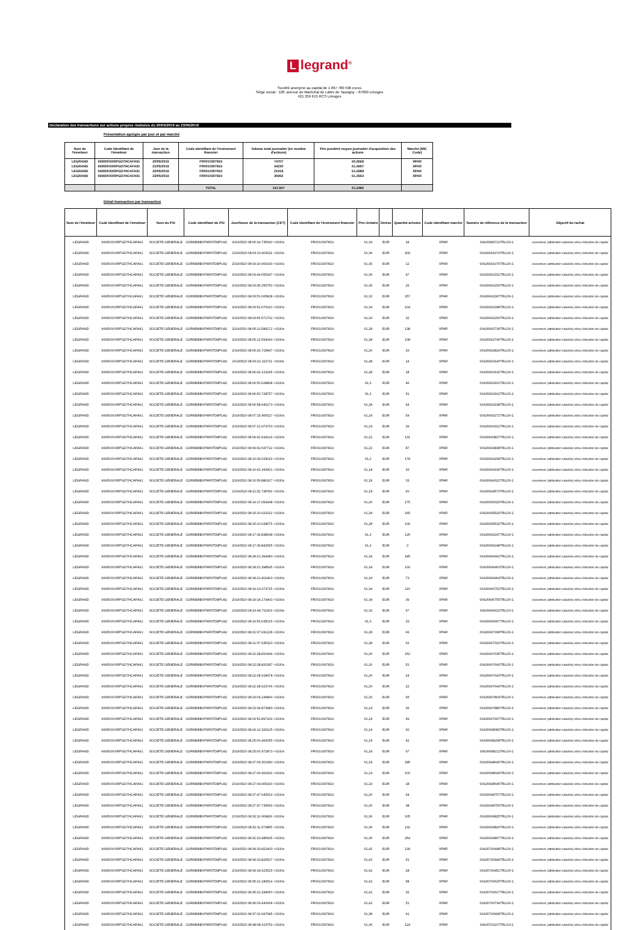Llegrand<sup>®</sup>
Société anonyme au capital de 1 067 780 596 euros
Siège social : 128, avenue du Maréchal de Lattre de Tassigny – 87000 Limoges
421 259 615 RCS Limoges
Déclaration des transactions sur actions propres réalisées du 20/05/2019 au 23/05/2019
Présentation agrégée par jour et par marché
| Nom de l'émetteur | Code Identifiant de l'émetteur | Jour de la transaction | Code identifiant de l'instrument financier | Volume total journalier (en nombre d'actions) | Prix pondéré moyen journalier d'acquisition des actions | Marché (MIC Code) |
| --- | --- | --- | --- | --- | --- | --- |
| LEGRAND | 969500XXRPGD7HCAFA91 | 20/05/2019 | FR0010307819 | 74707 | 60,9568 | XPAR |
| LEGRAND | 969500XXRPGD7HCAFA91 | 21/05/2019 | FR0010307819 | 34230 | 61,4997 | XPAR |
| LEGRAND | 969500XXRPGD7HCAFA91 | 22/05/2019 | FR0010307819 | 21918 | 61,6988 | XPAR |
| LEGRAND | 969500XXRPGD7HCAFA91 | 23/05/2019 | FR0010307819 | 30992 | 61,3563 | XPAR |
| | | | TOTAL | 161 847 | 61,2486 | |
Détail transaction par transaction
| Nom de l'émetteur | Code Identifiant de l'émetteur | Nom du PSI | Code identifiant du PSI | Jour/heure de la transaction (CET) | Code identifiant de l'instrument financier | Prix Unitaire | Devise | Quantité achetée | Code identifiant marché | Numéro de référence de la transaction | Objectif du rachat |
| --- | --- | --- | --- | --- | --- | --- | --- | --- | --- | --- | --- |
| LEGRAND | 969500XXRPGD7HCAFA91 | SOCIETE GENERALE | O2RNE8IBXP4R0TD8PU42 | 20190520 08:00:14.735090 +0100s | FR0010307819 | 61,34 | EUR | 34 | XPAR | 00426689711TRLO0-1 | couverture (attribution salariée) et/ou réduction de capital |
| LEGRAND | 969500XXRPGD7HCAFA91 | SOCIETE GENERALE | O2RNE8IBXP4R0TD8PU42 | 20190520 08:03:10.904911 +0100s | FR0010307819 | 61,36 | EUR | 309 | XPAR | 00426691974TRLO0-1 | couverture (attribution salariée) et/ou réduction de capital |
| LEGRAND | 969500XXRPGD7HCAFA91 | SOCIETE GENERALE | O2RNE8IBXP4R0TD8PU42 | 20190520 08:03:10.909329 +0100s | FR0010307819 | 61,36 | EUR | 12 | XPAR | 00426691976TRLO0-1 | couverture (attribution salariée) et/ou réduction de capital |
| LEGRAND | 969500XXRPGD7HCAFA91 | SOCIETE GENERALE | O2RNE8IBXP4R0TD8PU42 | 20190520 08:03:44.655347 +0100s | FR0010307819 | 61,36 | EUR | 47 | XPAR | 00426692151TRLO0-1 | couverture (attribution salariée) et/ou réduction de capital |
| LEGRAND | 969500XXRPGD7HCAFA91 | SOCIETE GENERALE | O2RNE8IBXP4R0TD8PU42 | 20190520 08:03:45.256750 +0100s | FR0010307819 | 61,36 | EUR | 26 | XPAR | 00426692156TRLO0-1 | couverture (attribution salariée) et/ou réduction de capital |
| LEGRAND | 969500XXRPGD7HCAFA91 | SOCIETE GENERALE | O2RNE8IBXP4R0TD8PU42 | 20190520 08:03:51.665828 +0100s | FR0010307819 | 61,32 | EUR | 157 | XPAR | 00426692187TRLO0-1 | couverture (attribution salariée) et/ou réduction de capital |
| LEGRAND | 969500XXRPGD7HCAFA91 | SOCIETE GENERALE | O2RNE8IBXP4R0TD8PU42 | 20190520 08:03:51.670020 +0100s | FR0010307819 | 61,34 | EUR | 104 | XPAR | 00426692188TRLO0-1 | couverture (attribution salariée) et/ou réduction de capital |
| LEGRAND | 969500XXRPGD7HCAFA91 | SOCIETE GENERALE | O2RNE8IBXP4R0TD8PU42 | 20190520 08:03:56.571762 +0100s | FR0010307819 | 61,32 | EUR | 32 | XPAR | 00426692206TRLO0-1 | couverture (attribution salariée) et/ou réduction de capital |
| LEGRAND | 969500XXRPGD7HCAFA91 | SOCIETE GENERALE | O2RNE8IBXP4R0TD8PU42 | 20190520 08:05:12.589172 +0100s | FR0010307819 | 61,28 | EUR | 138 | XPAR | 00426692739TRLO0-1 | couverture (attribution salariée) et/ou réduction de capital |
| LEGRAND | 969500XXRPGD7HCAFA91 | SOCIETE GENERALE | O2RNE8IBXP4R0TD8PU42 | 20190520 08:05:12.593040 +0100s | FR0010307819 | 61,28 | EUR | 108 | XPAR | 00426692740TRLO0-1 | couverture (attribution salariée) et/ou réduction de capital |
| LEGRAND | 969500XXRPGD7HCAFA91 | SOCIETE GENERALE | O2RNE8IBXP4R0TD8PU42 | 20190520 08:05:26.715847 +0100s | FR0010307819 | 61,26 | EUR | 33 | XPAR | 00426692824TRLO0-1 | couverture (attribution salariée) et/ou réduction de capital |
| LEGRAND | 969500XXRPGD7HCAFA91 | SOCIETE GENERALE | O2RNE8IBXP4R0TD8PU42 | 20190520 08:06:42.119711 +0100s | FR0010307819 | 61,28 | EUR | 14 | XPAR | 00426693140TRLO0-1 | couverture (attribution salariée) et/ou réduction de capital |
| LEGRAND | 969500XXRPGD7HCAFA91 | SOCIETE GENERALE | O2RNE8IBXP4R0TD8PU42 | 20190520 08:06:42.123295 +0100s | FR0010307819 | 61,28 | EUR | 18 | XPAR | 00426693141TRLO0-1 | couverture (attribution salariée) et/ou réduction de capital |
| LEGRAND | 969500XXRPGD7HCAFA91 | SOCIETE GENERALE | O2RNE8IBXP4R0TD8PU42 | 20190520 08:06:50.628868 +0100s | FR0010307819 | 61,3 | EUR | 46 | XPAR | 00426693161TRLO0-1 | couverture (attribution salariée) et/ou réduction de capital |
| LEGRAND | 969500XXRPGD7HCAFA91 | SOCIETE GENERALE | O2RNE8IBXP4R0TD8PU42 | 20190520 08:06:50.728757 +0100s | FR0010307819 | 61,3 | EUR | 51 | XPAR | 00426693162TRLO0-1 | couverture (attribution salariée) et/ou réduction de capital |
| LEGRAND | 969500XXRPGD7HCAFA91 | SOCIETE GENERALE | O2RNE8IBXP4R0TD8PU42 | 20190520 08:06:58.940273 +0100s | FR0010307819 | 61,28 | EUR | 94 | XPAR | 00426693198TRLO0-1 | couverture (attribution salariée) et/ou réduction de capital |
| LEGRAND | 969500XXRPGD7HCAFA91 | SOCIETE GENERALE | O2RNE8IBXP4R0TD8PU42 | 20190520 08:07:15.465027 +0100s | FR0010307819 | 61,24 | EUR | 54 | XPAR | 00426693271TRLO0-1 | couverture (attribution salariée) et/ou réduction de capital |
| LEGRAND | 969500XXRPGD7HCAFA91 | SOCIETE GENERALE | O2RNE8IBXP4R0TD8PU42 | 20190520 08:07:21.973763 +0100s | FR0010307819 | 61,24 | EUR | 39 | XPAR | 00426693312TRLO0-1 | couverture (attribution salariée) et/ou réduction de capital |
| LEGRAND | 969500XXRPGD7HCAFA91 | SOCIETE GENERALE | O2RNE8IBXP4R0TD8PU42 | 20190520 08:09:41.544129 +0100s | FR0010307819 | 61,22 | EUR | 131 | XPAR | 00426693837TRLO0-1 | couverture (attribution salariée) et/ou réduction de capital |
| LEGRAND | 969500XXRPGD7HCAFA91 | SOCIETE GENERALE | O2RNE8IBXP4R0TD8PU42 | 20190520 08:09:41.547722 +0100s | FR0010307819 | 61,22 | EUR | 87 | XPAR | 00426693838TRLO0-1 | couverture (attribution salariée) et/ou réduction de capital |
| LEGRAND | 969500XXRPGD7HCAFA91 | SOCIETE GENERALE | O2RNE8IBXP4R0TD8PU42 | 20190520 08:10:34.033029 +0100s | FR0010307819 | 61,2 | EUR | 178 | XPAR | 00426694158TRLO0-1 | couverture (attribution salariée) et/ou réduction de capital |
| LEGRAND | 969500XXRPGD7HCAFA91 | SOCIETE GENERALE | O2RNE8IBXP4R0TD8PU42 | 20190520 08:10:41.343901 +0100s | FR0010307819 | 61,18 | EUR | 33 | XPAR | 00426694196TRLO0-1 | couverture (attribution salariée) et/ou réduction de capital |
| LEGRAND | 969500XXRPGD7HCAFA91 | SOCIETE GENERALE | O2RNE8IBXP4R0TD8PU42 | 20190520 08:10:56.880327 +0100s | FR0010307819 | 61,18 | EUR | 33 | XPAR | 00426694321TRLO0-1 | couverture (attribution salariée) et/ou réduction de capital |
| LEGRAND | 969500XXRPGD7HCAFA91 | SOCIETE GENERALE | O2RNE8IBXP4R0TD8PU42 | 20190520 08:11:32.738783 +0100s | FR0010307819 | 61,18 | EUR | 60 | XPAR | 00426694573TRLO0-1 | couverture (attribution salariée) et/ou réduction de capital |
| LEGRAND | 969500XXRPGD7HCAFA91 | SOCIETE GENERALE | O2RNE8IBXP4R0TD8PU42 | 20190520 08:14:17.054438 +0100s | FR0010307819 | 61,26 | EUR | 175 | XPAR | 00426695329TRLO0-1 | couverture (attribution salariée) et/ou réduction de capital |
| LEGRAND | 969500XXRPGD7HCAFA91 | SOCIETE GENERALE | O2RNE8IBXP4R0TD8PU42 | 20190520 08:15:10.621022 +0100s | FR0010307819 | 61,28 | EUR | 165 | XPAR | 00426695529TRLO0-1 | couverture (attribution salariée) et/ou réduction de capital |
| LEGRAND | 969500XXRPGD7HCAFA91 | SOCIETE GENERALE | O2RNE8IBXP4R0TD8PU42 | 20190520 08:15:10.628675 +0100s | FR0010307819 | 61,28 | EUR | 106 | XPAR | 00426695532TRLO0-1 | couverture (attribution salariée) et/ou réduction de capital |
| LEGRAND | 969500XXRPGD7HCAFA91 | SOCIETE GENERALE | O2RNE8IBXP4R0TD8PU42 | 20190520 08:17:39.838938 +0100s | FR0010307819 | 61,3 | EUR | 125 | XPAR | 00426696247TRLO0-1 | couverture (attribution salariée) et/ou réduction de capital |
| LEGRAND | 969500XXRPGD7HCAFA91 | SOCIETE GENERALE | O2RNE8IBXP4R0TD8PU42 | 20190520 08:17:39.842595 +0100s | FR0010307819 | 61,3 | EUR | 3 | XPAR | 00426696248TRLO0-1 | couverture (attribution salariée) et/ou réduction de capital |
| LEGRAND | 969500XXRPGD7HCAFA91 | SOCIETE GENERALE | O2RNE8IBXP4R0TD8PU42 | 20190520 08:18:21.394483 +0100s | FR0010307819 | 61,34 | EUR | 185 | XPAR | 00426696462TRLO0-1 | couverture (attribution salariée) et/ou réduction de capital |
| LEGRAND | 969500XXRPGD7HCAFA91 | SOCIETE GENERALE | O2RNE8IBXP4R0TD8PU42 | 20190520 08:18:21.398545 +0100s | FR0010307819 | 61,34 | EUR | 100 | XPAR | 00426696463TRLO0-1 | couverture (attribution salariée) et/ou réduction de capital |
| LEGRAND | 969500XXRPGD7HCAFA91 | SOCIETE GENERALE | O2RNE8IBXP4R0TD8PU42 | 20190520 08:18:21.402463 +0100s | FR0010307819 | 61,34 | EUR | 73 | XPAR | 00426696464TRLO0-1 | couverture (attribution salariée) et/ou réduction de capital |
| LEGRAND | 969500XXRPGD7HCAFA91 | SOCIETE GENERALE | O2RNE8IBXP4R0TD8PU42 | 20190520 08:19:13.973725 +0100s | FR0010307819 | 61,34 | EUR | 116 | XPAR | 00426696752TRLO0-1 | couverture (attribution salariée) et/ou réduction de capital |
| LEGRAND | 969500XXRPGD7HCAFA91 | SOCIETE GENERALE | O2RNE8IBXP4R0TD8PU42 | 20190520 08:19:14.174403 +0100s | FR0010307819 | 61,34 | EUR | 39 | XPAR | 00426696755TRLO0-1 | couverture (attribution salariée) et/ou réduction de capital |
| LEGRAND | 969500XXRPGD7HCAFA91 | SOCIETE GENERALE | O2RNE8IBXP4R0TD8PU42 | 20190520 08:19:44.711903 +0100s | FR0010307819 | 61,32 | EUR | 67 | XPAR | 00426696911TRLO0-1 | couverture (attribution salariée) et/ou réduction de capital |
| LEGRAND | 969500XXRPGD7HCAFA91 | SOCIETE GENERALE | O2RNE8IBXP4R0TD8PU42 | 20190520 08:19:56.635015 +0100s | FR0010307819 | 61,3 | EUR | 33 | XPAR | 00426696967TRLO0-1 | couverture (attribution salariée) et/ou réduction de capital |
| LEGRAND | 969500XXRPGD7HCAFA91 | SOCIETE GENERALE | O2RNE8IBXP4R0TD8PU42 | 20190520 08:21:07.931228 +0100s | FR0010307819 | 61,28 | EUR | 66 | XPAR | 00426697308TRLO0-1 | couverture (attribution salariée) et/ou réduction de capital |
| LEGRAND | 969500XXRPGD7HCAFA91 | SOCIETE GENERALE | O2RNE8IBXP4R0TD8PU42 | 20190520 08:21:07.935323 +0100s | FR0010307819 | 61,28 | EUR | 62 | XPAR | 00426697310TRLO0-1 | couverture (attribution salariée) et/ou réduction de capital |
| LEGRAND | 969500XXRPGD7HCAFA91 | SOCIETE GENERALE | O2RNE8IBXP4R0TD8PU42 | 20190520 08:22:28.816444 +0100s | FR0010307819 | 61,26 | EUR | 152 | XPAR | 00426697635TRLO0-1 | couverture (attribution salariée) et/ou réduction de capital |
| LEGRAND | 969500XXRPGD7HCAFA91 | SOCIETE GENERALE | O2RNE8IBXP4R0TD8PU42 | 20190520 08:22:28.820287 +0100s | FR0010307819 | 61,26 | EUR | 51 | XPAR | 00426697640TRLO0-1 | couverture (attribution salariée) et/ou réduction de capital |
| LEGRAND | 969500XXRPGD7HCAFA91 | SOCIETE GENERALE | O2RNE8IBXP4R0TD8PU42 | 20190520 08:22:28.918478 +0100s | FR0010307819 | 61,26 | EUR | 24 | XPAR | 00426697643TRLO0-1 | couverture (attribution salariée) et/ou réduction de capital |
| LEGRAND | 969500XXRPGD7HCAFA91 | SOCIETE GENERALE | O2RNE8IBXP4R0TD8PU42 | 20190520 08:22:28.923746 +0100s | FR0010307819 | 61,26 | EUR | 22 | XPAR | 00426697644TRLO0-1 | couverture (attribution salariée) et/ou réduction de capital |
| LEGRAND | 969500XXRPGD7HCAFA91 | SOCIETE GENERALE | O2RNE8IBXP4R0TD8PU42 | 20190520 08:23:04.249840 +0100s | FR0010307819 | 61,26 | EUR | 65 | XPAR | 00426697804TRLO0-1 | couverture (attribution salariée) et/ou réduction de capital |
| LEGRAND | 969500XXRPGD7HCAFA91 | SOCIETE GENERALE | O2RNE8IBXP4R0TD8PU42 | 20190520 08:23:34.873983 +0100s | FR0010307819 | 61,24 | EUR | 36 | XPAR | 00426697886TRLO0-1 | couverture (attribution salariée) et/ou réduction de capital |
| LEGRAND | 969500XXRPGD7HCAFA91 | SOCIETE GENERALE | O2RNE8IBXP4R0TD8PU42 | 20190520 08:23:52.897169 +0100s | FR0010307819 | 61,24 | EUR | 49 | XPAR | 00426697997TRLO0-1 | couverture (attribution salariée) et/ou réduction de capital |
| LEGRAND | 969500XXRPGD7HCAFA91 | SOCIETE GENERALE | O2RNE8IBXP4R0TD8PU42 | 20190520 08:24:12.326125 +0100s | FR0010307819 | 61,24 | EUR | 30 | XPAR | 00426698083TRLO0-1 | couverture (attribution salariée) et/ou réduction de capital |
| LEGRAND | 969500XXRPGD7HCAFA91 | SOCIETE GENERALE | O2RNE8IBXP4R0TD8PU42 | 20190520 08:25:00.469055 +0100s | FR0010307819 | 61,24 | EUR | 42 | XPAR | 00426698208TRLO0-1 | couverture (attribution salariée) et/ou réduction de capital |
| LEGRAND | 969500XXRPGD7HCAFA91 | SOCIETE GENERALE | O2RNE8IBXP4R0TD8PU42 | 20190520 08:25:00.472873 +0100s | FR0010307819 | 61,24 | EUR | 97 | XPAR | 00426698211TRLO0-1 | couverture (attribution salariée) et/ou réduction de capital |
| LEGRAND | 969500XXRPGD7HCAFA91 | SOCIETE GENERALE | O2RNE8IBXP4R0TD8PU42 | 20190520 08:27:09.301683 +0100s | FR0010307819 | 61,24 | EUR | 185 | XPAR | 00426698640TRLO0-1 | couverture (attribution salariée) et/ou réduction de capital |
| LEGRAND | 969500XXRPGD7HCAFA91 | SOCIETE GENERALE | O2RNE8IBXP4R0TD8PU42 | 20190520 08:27:09.400431 +0100s | FR0010307819 | 61,24 | EUR | 100 | XPAR | 00426698644TRLO0-1 | couverture (attribution salariée) et/ou réduction de capital |
| LEGRAND | 969500XXRPGD7HCAFA91 | SOCIETE GENERALE | O2RNE8IBXP4R0TD8PU42 | 20190520 08:27:09.405290 +0100s | FR0010307819 | 61,24 | EUR | 18 | XPAR | 00426698645TRLO0-1 | couverture (attribution salariée) et/ou réduction de capital |
| LEGRAND | 969500XXRPGD7HCAFA91 | SOCIETE GENERALE | O2RNE8IBXP4R0TD8PU42 | 20190520 08:27:47.640514 +0100s | FR0010307819 | 61,26 | EUR | 64 | XPAR | 00426698757TRLO0-1 | couverture (attribution salariée) et/ou réduction de capital |
| LEGRAND | 969500XXRPGD7HCAFA91 | SOCIETE GENERALE | O2RNE8IBXP4R0TD8PU42 | 20190520 08:27:47.739599 +0100s | FR0010307819 | 61,26 | EUR | 38 | XPAR | 00426698759TRLO0-1 | couverture (attribution salariée) et/ou réduction de capital |
| LEGRAND | 969500XXRPGD7HCAFA91 | SOCIETE GENERALE | O2RNE8IBXP4R0TD8PU42 | 20190520 08:32:11.669826 +0100s | FR0010307819 | 61,36 | EUR | 105 | XPAR | 00426699825TRLO0-1 | couverture (attribution salariée) et/ou réduction de capital |
| LEGRAND | 969500XXRPGD7HCAFA91 | SOCIETE GENERALE | O2RNE8IBXP4R0TD8PU42 | 20190520 08:32:11.673855 +0100s | FR0010307819 | 61,36 | EUR | 132 | XPAR | 00426699826TRLO0-1 | couverture (attribution salariée) et/ou réduction de capital |
| LEGRAND | 969500XXRPGD7HCAFA91 | SOCIETE GENERALE | O2RNE8IBXP4R0TD8PU42 | 20190520 08:32:23.985935 +0100s | FR0010307819 | 61,36 | EUR | 254 | XPAR | 00426699867TRLO0-1 | couverture (attribution salariée) et/ou réduction de capital |
| LEGRAND | 969500XXRPGD7HCAFA91 | SOCIETE GENERALE | O2RNE8IBXP4R0TD8PU42 | 20190520 08:34:33.822403 +0100s | FR0010307819 | 61,42 | EUR | 139 | XPAR | 00426700448TRLO0-1 | couverture (attribution salariée) et/ou réduction de capital |
| LEGRAND | 969500XXRPGD7HCAFA91 | SOCIETE GENERALE | O2RNE8IBXP4R0TD8PU42 | 20190520 08:34:33.826527 +0100s | FR0010307819 | 61,42 | EUR | 51 | XPAR | 00426700449TRLO0-1 | couverture (attribution salariée) et/ou réduction de capital |
| LEGRAND | 969500XXRPGD7HCAFA91 | SOCIETE GENERALE | O2RNE8IBXP4R0TD8PU42 | 20190520 08:34:34.923515 +0100s | FR0010307819 | 61,42 | EUR | 28 | XPAR | 00426700451TRLO0-1 | couverture (attribution salariée) et/ou réduction de capital |
| LEGRAND | 969500XXRPGD7HCAFA91 | SOCIETE GENERALE | O2RNE8IBXP4R0TD8PU42 | 20190520 08:35:21.180514 +0100s | FR0010307819 | 61,42 | EUR | 58 | XPAR | 00426700615TRLO0-1 | couverture (attribution salariée) et/ou réduction de capital |
| LEGRAND | 969500XXRPGD7HCAFA91 | SOCIETE GENERALE | O2RNE8IBXP4R0TD8PU42 | 20190520 08:35:21.184650 +0100s | FR0010307819 | 61,42 | EUR | 32 | XPAR | 00426700617TRLO0-1 | couverture (attribution salariée) et/ou réduction de capital |
| LEGRAND | 969500XXRPGD7HCAFA91 | SOCIETE GENERALE | O2RNE8IBXP4R0TD8PU42 | 20190520 08:36:03.430668 +0100s | FR0010307819 | 61,42 | EUR | 51 | XPAR | 00426700734TRLO0-1 | couverture (attribution salariée) et/ou réduction de capital |
| LEGRAND | 969500XXRPGD7HCAFA91 | SOCIETE GENERALE | O2RNE8IBXP4R0TD8PU42 | 20190520 08:37:02.997685 +0100s | FR0010307819 | 61,38 | EUR | 91 | XPAR | 00426700908TRLO0-1 | couverture (attribution salariée) et/ou réduction de capital |
| LEGRAND | 969500XXRPGD7HCAFA91 | SOCIETE GENERALE | O2RNE8IBXP4R0TD8PU42 | 20190520 08:38:08.163759 +0100s | FR0010307819 | 61,36 | EUR | 124 | XPAR | 00426701107TRLO0-1 | couverture (attribution salariée) et/ou réduction de capital |